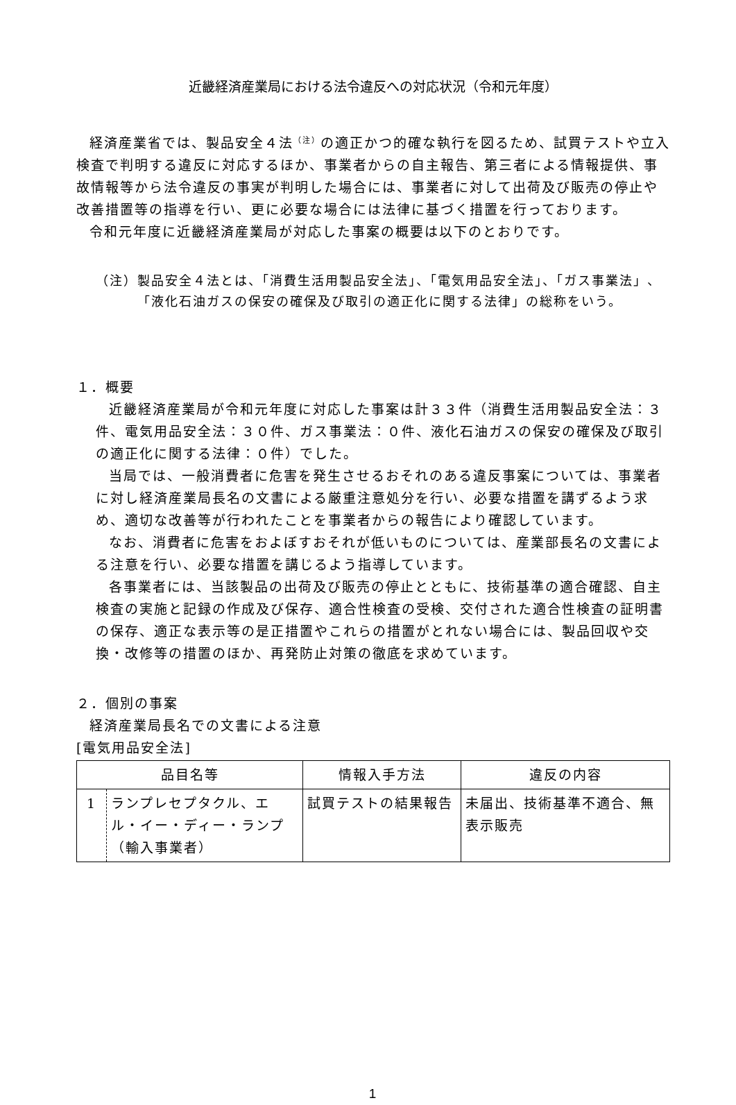近畿経済産業局における法令違反への対応状況（令和元年度）
経済産業省では、製品安全４法<sup>（注）</sup>の適正かつ的確な執行を図るため、試買テストや立入検査で判明する違反に対応するほか、事業者からの自主報告、第三者による情報提供、事故情報等から法令違反の事実が判明した場合には、事業者に対して出荷及び販売の停止や改善措置等の指導を行い、更に必要な場合には法律に基づく措置を行っております。
令和元年度に近畿経済産業局が対応した事案の概要は以下のとおりです。
（注）製品安全４法とは、「消費生活用製品安全法」、「電気用品安全法」、「ガス事業法」、「液化石油ガスの保安の確保及び取引の適正化に関する法律」の総称をいう。
１．概要
近畿経済産業局が令和元年度に対応した事案は計３３件（消費生活用製品安全法：３件、電気用品安全法：３０件、ガス事業法：０件、液化石油ガスの保安の確保及び取引の適正化に関する法律：０件）でした。
当局では、一般消費者に危害を発生させるおそれのある違反事案については、事業者に対し経済産業局長名の文書による厳重注意処分を行い、必要な措置を講ずるよう求め、適切な改善等が行われたことを事業者からの報告により確認しています。
なお、消費者に危害をおよぼすおそれが低いものについては、産業部長名の文書による注意を行い、必要な措置を講じるよう指導しています。
各事業者には、当該製品の出荷及び販売の停止とともに、技術基準の適合確認、自主検査の実施と記録の作成及び保存、適合性検査の受検、交付された適合性検査の証明書の保存、適正な表示等の是正措置やこれらの措置がとれない場合には、製品回収や交換・改修等の措置のほか、再発防止対策の徹底を求めています。
２．個別の事案
経済産業局長名での文書による注意
[電気用品安全法]
| 品目名等 | | 情報入手方法 | 違反の内容 |
| --- | --- | --- | --- |
| 1 | ランプレセプタクル、エル・イー・ディー・ランプ（輸入事業者） | 試買テストの結果報告 | 未届出、技術基準不適合、無表示販売 |
1